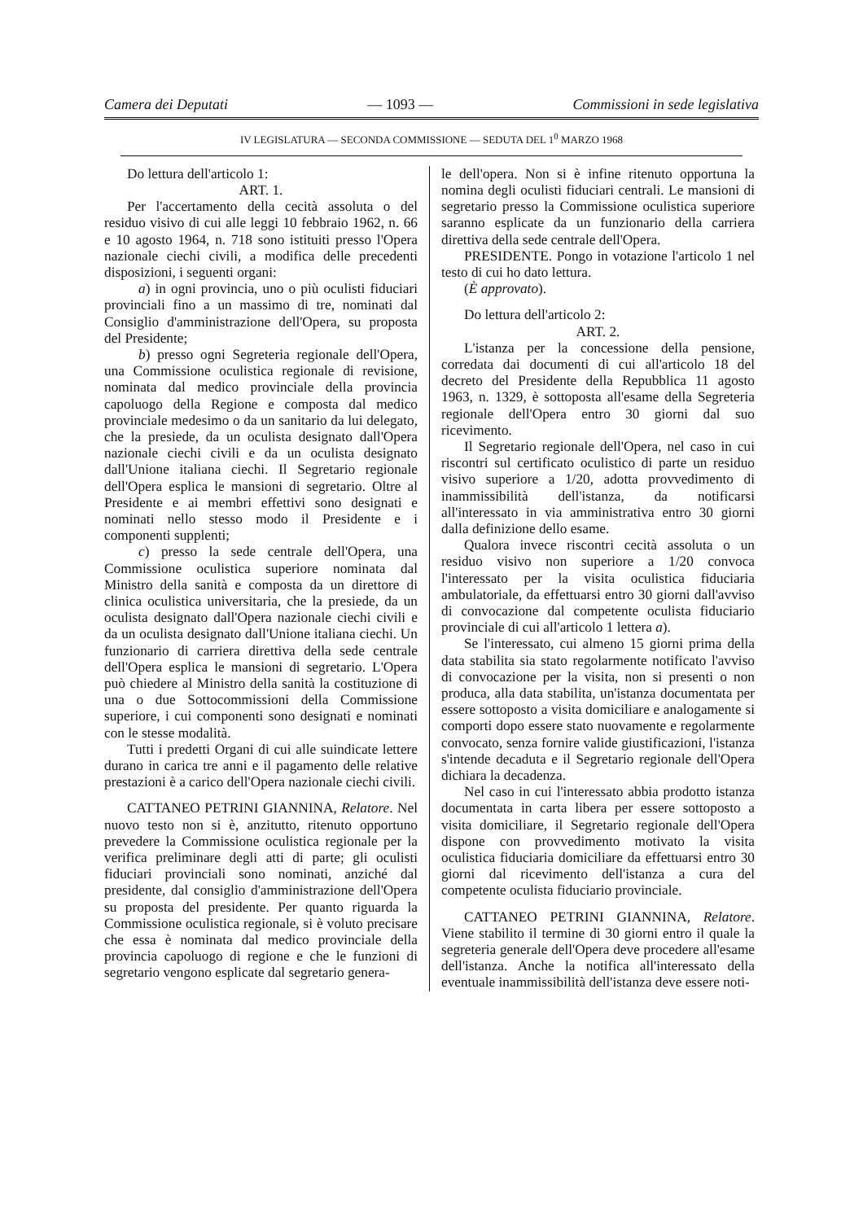Camera dei Deputati — 1093 — Commissioni in sede legislativa
IV LEGISLATURA — SECONDA COMMISSIONE — SEDUTA DEL 1<sup>0</sup> MARZO 1968
Do lettura dell'articolo 1:
ART. 1.
Per l'accertamento della cecità assoluta o del residuo visivo di cui alle leggi 10 febbraio 1962, n. 66 e 10 agosto 1964, n. 718 sono istituiti presso l'Opera nazionale ciechi civili, a modifica delle precedenti disposizioni, i seguenti organi:
a) in ogni provincia, uno o più oculisti fiduciari provinciali fino a un massimo di tre, nominati dal Consiglio d'amministrazione dell'Opera, su proposta del Presidente;
b) presso ogni Segreteria regionale dell'Opera, una Commissione oculistica regionale di revisione, nominata dal medico provinciale della provincia capoluogo della Regione e composta dal medico provinciale medesimo o da un sanitario da lui delegato, che la presiede, da un oculista designato dall'Opera nazionale ciechi civili e da un oculista designato dall'Unione italiana ciechi. Il Segretario regionale dell'Opera esplica le mansioni di segretario. Oltre al Presidente e ai membri effettivi sono designati e nominati nello stesso modo il Presidente e i componenti supplenti;
c) presso la sede centrale dell'Opera, una Commissione oculistica superiore nominata dal Ministro della sanità e composta da un direttore di clinica oculistica universitaria, che la presiede, da un oculista designato dall'Opera nazionale ciechi civili e da un oculista designato dall'Unione italiana ciechi. Un funzionario di carriera direttiva della sede centrale dell'Opera esplica le mansioni di segretario. L'Opera può chiedere al Ministro della sanità la costituzione di una o due Sottocommissioni della Commissione superiore, i cui componenti sono designati e nominati con le stesse modalità.
Tutti i predetti Organi di cui alle suindicate lettere durano in carica tre anni e il pagamento delle relative prestazioni è a carico dell'Opera nazionale ciechi civili.
CATTANEO PETRINI GIANNINA, Relatore. Nel nuovo testo non si è, anzitutto, ritenuto opportuno prevedere la Commissione oculistica regionale per la verifica preliminare degli atti di parte; gli oculisti fiduciari provinciali sono nominati, anziché dal presidente, dal consiglio d'amministrazione dell'Opera su proposta del presidente. Per quanto riguarda la Commissione oculistica regionale, si è voluto precisare che essa è nominata dal medico provinciale della provincia capoluogo di regione e che le funzioni di segretario vengono esplicate dal segretario genera-
le dell'opera. Non si è infine ritenuto opportuna la nomina degli oculisti fiduciari centrali. Le mansioni di segretario presso la Commissione oculistica superiore saranno esplicate da un funzionario della carriera direttiva della sede centrale dell'Opera.
PRESIDENTE. Pongo in votazione l'articolo 1 nel testo di cui ho dato lettura.
(È approvato).
Do lettura dell'articolo 2:
ART. 2.
L'istanza per la concessione della pensione, corredata dai documenti di cui all'articolo 18 del decreto del Presidente della Repubblica 11 agosto 1963, n. 1329, è sottoposta all'esame della Segreteria regionale dell'Opera entro 30 giorni dal suo ricevimento.
Il Segretario regionale dell'Opera, nel caso in cui riscontri sul certificato oculistico di parte un residuo visivo superiore a 1/20, adotta provvedimento di inammissibilità dell'istanza, da notificarsi all'interessato in via amministrativa entro 30 giorni dalla definizione dello esame.
Qualora invece riscontri cecità assoluta o un residuo visivo non superiore a 1/20 convoca l'interessato per la visita oculistica fiduciaria ambulatoriale, da effettuarsi entro 30 giorni dall'avviso di convocazione dal competente oculista fiduciario provinciale di cui all'articolo 1 lettera a).
Se l'interessato, cui almeno 15 giorni prima della data stabilita sia stato regolarmente notificato l'avviso di convocazione per la visita, non si presenti o non produca, alla data stabilita, un'istanza documentata per essere sottoposto a visita domiciliare e analogamente si comporti dopo essere stato nuovamente e regolarmente convocato, senza fornire valide giustificazioni, l'istanza s'intende decaduta e il Segretario regionale dell'Opera dichiara la decadenza.
Nel caso in cui l'interessato abbia prodotto istanza documentata in carta libera per essere sottoposto a visita domiciliare, il Segretario regionale dell'Opera dispone con provvedimento motivato la visita oculistica fiduciaria domiciliare da effettuarsi entro 30 giorni dal ricevimento dell'istanza a cura del competente oculista fiduciario provinciale.
CATTANEO PETRINI GIANNINA, Relatore. Viene stabilito il termine di 30 giorni entro il quale la segreteria generale dell'Opera deve procedere all'esame dell'istanza. Anche la notifica all'interessato della eventuale inammissibilità dell'istanza deve essere noti-